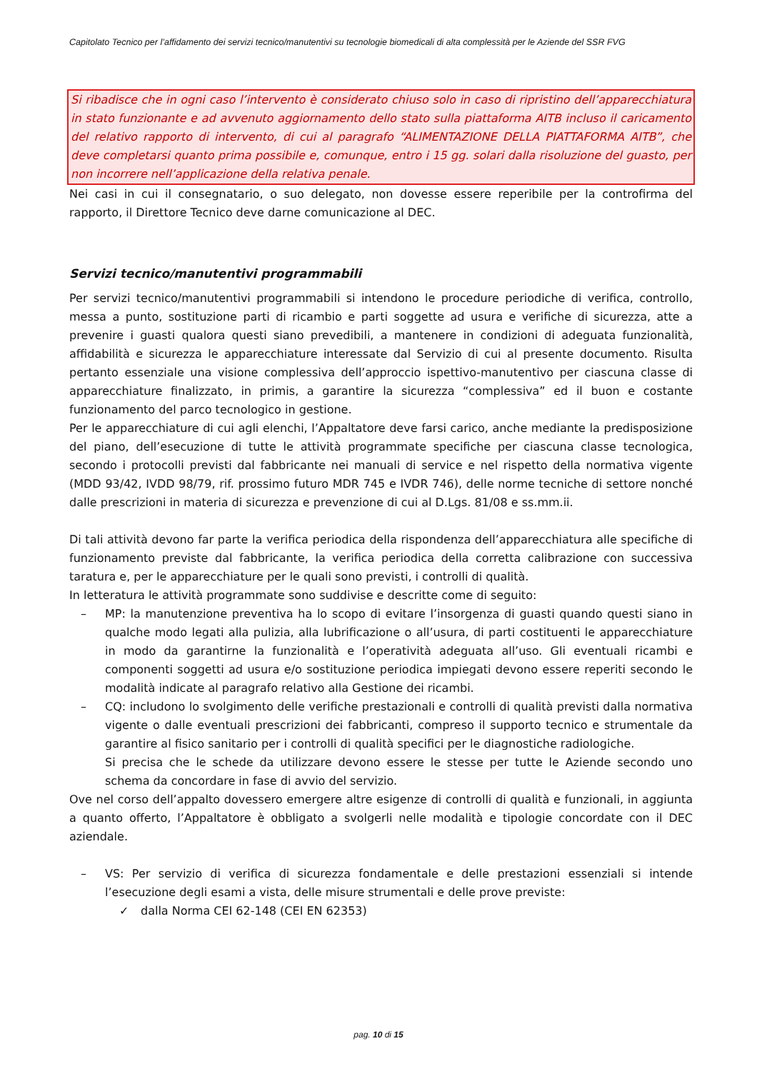Capitolato Tecnico per l’affidamento dei servizi tecnico/manutentivi su tecnologie biomedicali di alta complessità per le Aziende del SSR FVG
Si ribadisce che in ogni caso l’intervento è considerato chiuso solo in caso di ripristino dell’apparecchiatura in stato funzionante e ad avvenuto aggiornamento dello stato sulla piattaforma AITB incluso il caricamento del relativo rapporto di intervento, di cui al paragrafo “ALIMENTAZIONE DELLA PIATTAFORMA AITB”, che deve completarsi quanto prima possibile e, comunque, entro i 15 gg. solari dalla risoluzione del guasto, per non incorrere nell’applicazione della relativa penale.
Nei casi in cui il consegnatario, o suo delegato, non dovesse essere reperibile per la controfirma del rapporto, il Direttore Tecnico deve darne comunicazione al DEC.
Servizi tecnico/manutentivi programmabili
Per servizi tecnico/manutentivi programmabili si intendono le procedure periodiche di verifica, controllo, messa a punto, sostituzione parti di ricambio e parti soggette ad usura e verifiche di sicurezza, atte a prevenire i guasti qualora questi siano prevedibili, a mantenere in condizioni di adeguata funzionalità, affidabilità e sicurezza le apparecchiature interessate dal Servizio di cui al presente documento. Risulta pertanto essenziale una visione complessiva dell’approccio ispettivo-manutentivo per ciascuna classe di apparecchiature finalizzato, in primis, a garantire la sicurezza “complessiva” ed il buon e costante funzionamento del parco tecnologico in gestione.
Per le apparecchiature di cui agli elenchi, l’Appaltatore deve farsi carico, anche mediante la predisposizione del piano, dell’esecuzione di tutte le attività programmate specifiche per ciascuna classe tecnologica, secondo i protocolli previsti dal fabbricante nei manuali di service e nel rispetto della normativa vigente (MDD 93/42, IVDD 98/79, rif. prossimo futuro MDR 745 e IVDR 746), delle norme tecniche di settore nonché dalle prescrizioni in materia di sicurezza e prevenzione di cui al D.Lgs. 81/08 e ss.mm.ii.
Di tali attività devono far parte la verifica periodica della rispondenza dell’apparecchiatura alle specifiche di funzionamento previste dal fabbricante, la verifica periodica della corretta calibrazione con successiva taratura e, per le apparecchiature per le quali sono previsti, i controlli di qualità.
In letteratura le attività programmate sono suddivise e descritte come di seguito:
– MP: la manutenzione preventiva ha lo scopo di evitare l’insorgenza di guasti quando questi siano in qualche modo legati alla pulizia, alla lubrificazione o all’usura, di parti costituenti le apparecchiature in modo da garantirne la funzionalità e l’operatività adeguata all’uso. Gli eventuali ricambi e componenti soggetti ad usura e/o sostituzione periodica impiegati devono essere reperiti secondo le modalità indicate al paragrafo relativo alla Gestione dei ricambi.
– CQ: includono lo svolgimento delle verifiche prestazionali e controlli di qualità previsti dalla normativa vigente o dalle eventuali prescrizioni dei fabbricanti, compreso il supporto tecnico e strumentale da garantire al fisico sanitario per i controlli di qualità specifici per le diagnostiche radiologiche.
Si precisa che le schede da utilizzare devono essere le stesse per tutte le Aziende secondo uno schema da concordare in fase di avvio del servizio.
Ove nel corso dell’appalto dovessero emergere altre esigenze di controlli di qualità e funzionali, in aggiunta a quanto offerto, l’Appaltatore è obbligato a svolgerli nelle modalità e tipologie concordate con il DEC aziendale.
– VS: Per servizio di verifica di sicurezza fondamentale e delle prestazioni essenziali si intende l’esecuzione degli esami a vista, delle misure strumentali e delle prove previste:
✓ dalla Norma CEI 62-148 (CEI EN 62353)
pag. 10 di 15